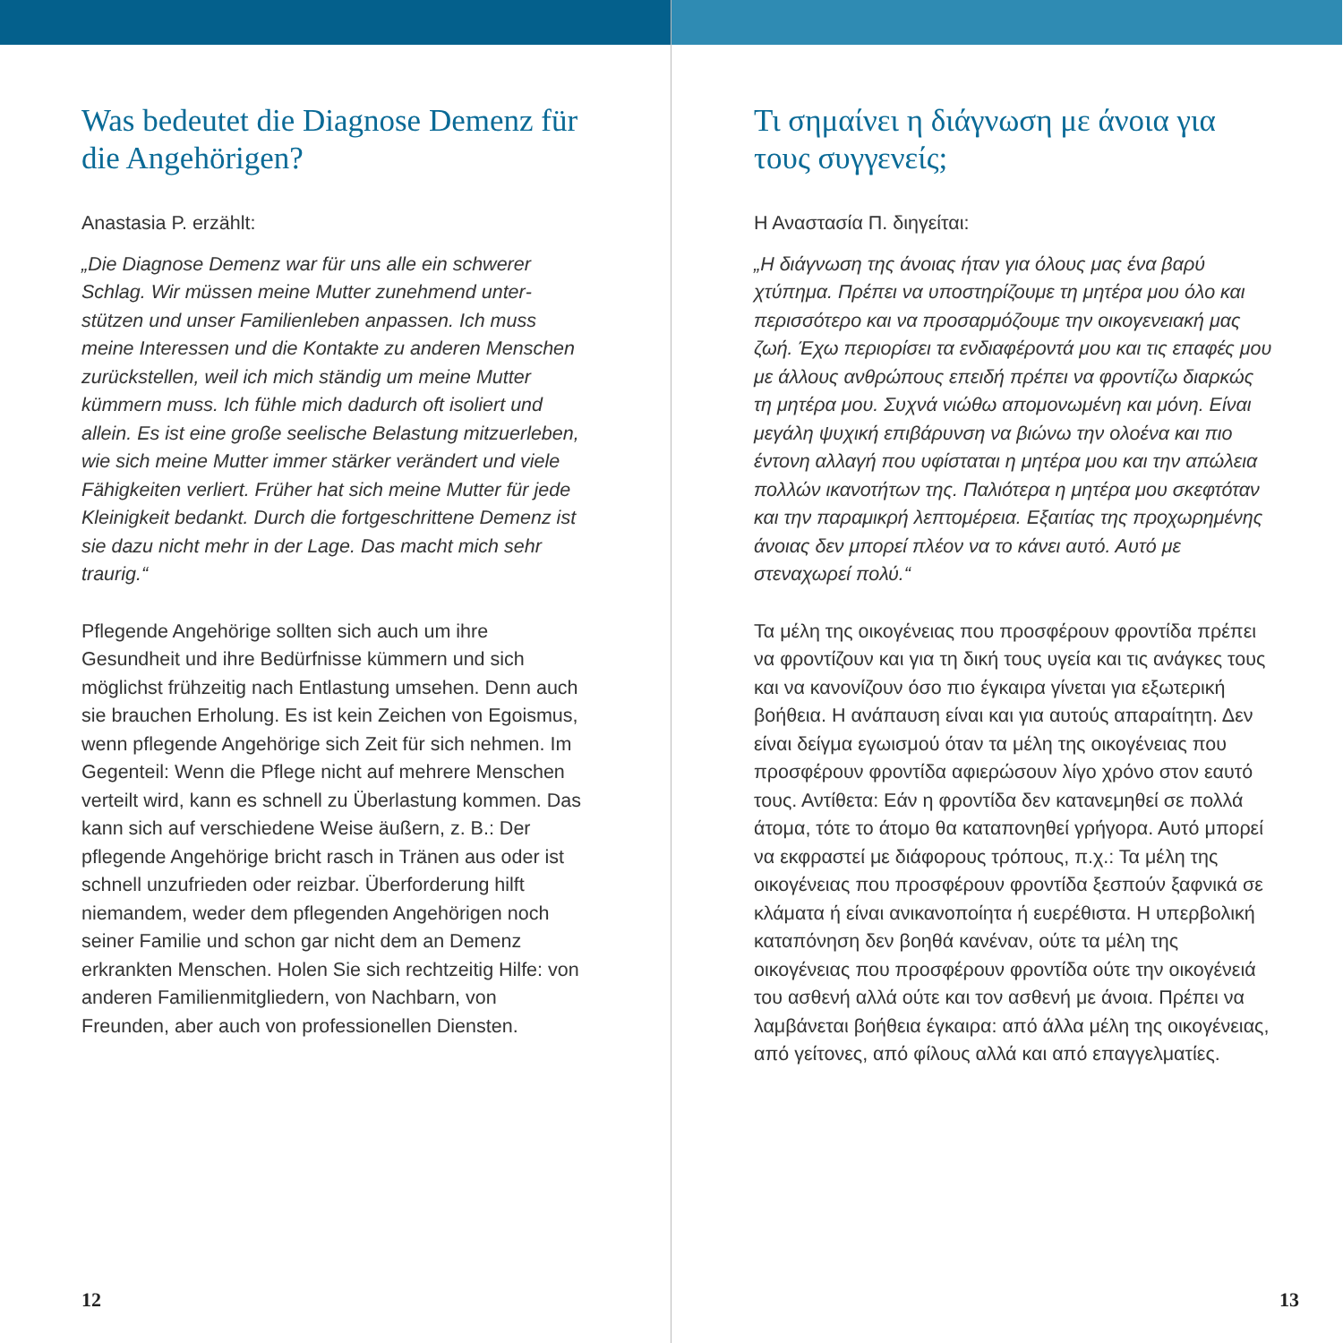Was bedeutet die Diagnose Demenz für die Angehörigen?
Anastasia P. erzählt:
„Die Diagnose Demenz war für uns alle ein schwerer Schlag. Wir müssen meine Mutter zunehmend unter­stützen und unser Familienleben anpassen. Ich muss meine Interessen und die Kontakte zu anderen Men­schen zurückstellen, weil ich mich ständig um meine Mutter kümmern muss. Ich fühle mich dadurch oft isoliert und allein. Es ist eine große seelische Belastung mitzuerleben, wie sich meine Mutter immer stärker verändert und viele Fähigkeiten verliert. Früher hat sich meine Mutter für jede Kleinigkeit bedankt. Durch die fortgeschrittene Demenz ist sie dazu nicht mehr in der Lage. Das macht mich sehr traurig.“
Pflegende Angehörige sollten sich auch um ihre Gesundheit und ihre Bedürfnisse kümmern und sich möglichst frühzeitig nach Entlastung umsehen. Denn auch sie brauchen Erholung. Es ist kein Zeichen von Egoismus, wenn pflegende Angehörige sich Zeit für sich nehmen. Im Gegenteil: Wenn die Pflege nicht auf mehrere Menschen verteilt wird, kann es schnell zu Überlastung kommen. Das kann sich auf verschiedene Weise äußern, z. B.: Der pflegende Angehörige bricht rasch in Tränen aus oder ist schnell unzufrieden oder reizbar. Überforderung hilft niemandem, weder dem pflegenden Angehörigen noch seiner Familie und schon gar nicht dem an Demenz erkrankten Men­schen. Holen Sie sich rechtzeitig Hilfe: von anderen Familienmitgliedern, von Nachbarn, von Freunden, aber auch von professionellen Diensten.
12
Τι σημαίνει η διάγνωση με άνοια για τους συγγενείς;
Η Αναστασία Π. διηγείται:
„Η διάγνωση της άνοιας ήταν για όλους μας ένα βαρύ χτύπημα. Πρέπει να υποστηρίζουμε τη μητέρα μου όλο και περισσότερο και να προσαρμόζουμε την οικογενειακή μας ζωή. Έχω περιορίσει τα ενδιαφέροντά μου και τις επαφές μου με άλλους ανθρώπους επειδή πρέπει να φροντίζω διαρκώς τη μητέρα μου. Συχνά νιώθω απομονωμένη και μόνη. Είναι μεγάλη ψυχική επιβάρυνση να βιώνω την ολοένα και πιο έντονη αλλαγή που υφίσταται η μητέρα μου και την απώλεια πολλών ικανοτήτων της. Παλιότερα η μητέρα μου σκεφτόταν και την παραμικρή λεπτομέρεια. Εξαιτίας της προχωρημένης άνοιας δεν μπορεί πλέον να το κάνει αυτό. Αυτό με στεναχωρεί πολύ.“
Τα μέλη της οικογένειας που προσφέρουν φροντίδα πρέπει να φροντίζουν και για τη δική τους υγεία και τις ανάγκες τους και να κανονίζουν όσο πιο έγκαιρα γίνεται για εξωτερική βοήθεια. Η ανάπαυση είναι και για αυτούς απαραίτητη. Δεν είναι δείγμα εγωισμού όταν τα μέλη της οικογένειας που προσφέρουν φροντίδα αφιερώσουν λίγο χρόνο στον εαυτό τους. Αντίθετα: Εάν η φροντίδα δεν κατανεμηθεί σε πολλά άτομα, τότε το άτομο θα καταπονηθεί γρήγορα. Αυτό μπορεί να εκφραστεί με διάφορους τρόπους, π.χ.: Τα μέλη της οικογένειας που προσφέρουν φροντίδα ξεσπούν ξαφνικά σε κλάματα ή είναι ανικανοποίητα ή ευερέθιστα. Η υπερβολική καταπόνηση δεν βοηθά κανέναν, ούτε τα μέλη της οικογένειας που προσφέρουν φροντίδα ούτε την οικογένειά του ασθενή αλλά ούτε και τον ασθενή με άνοια. Πρέπει να λαμβάνεται βοήθεια έγκαιρα: από άλλα μέλη της οικογένειας, από γείτονες, από φίλους αλλά και από επαγγελματίες.
13